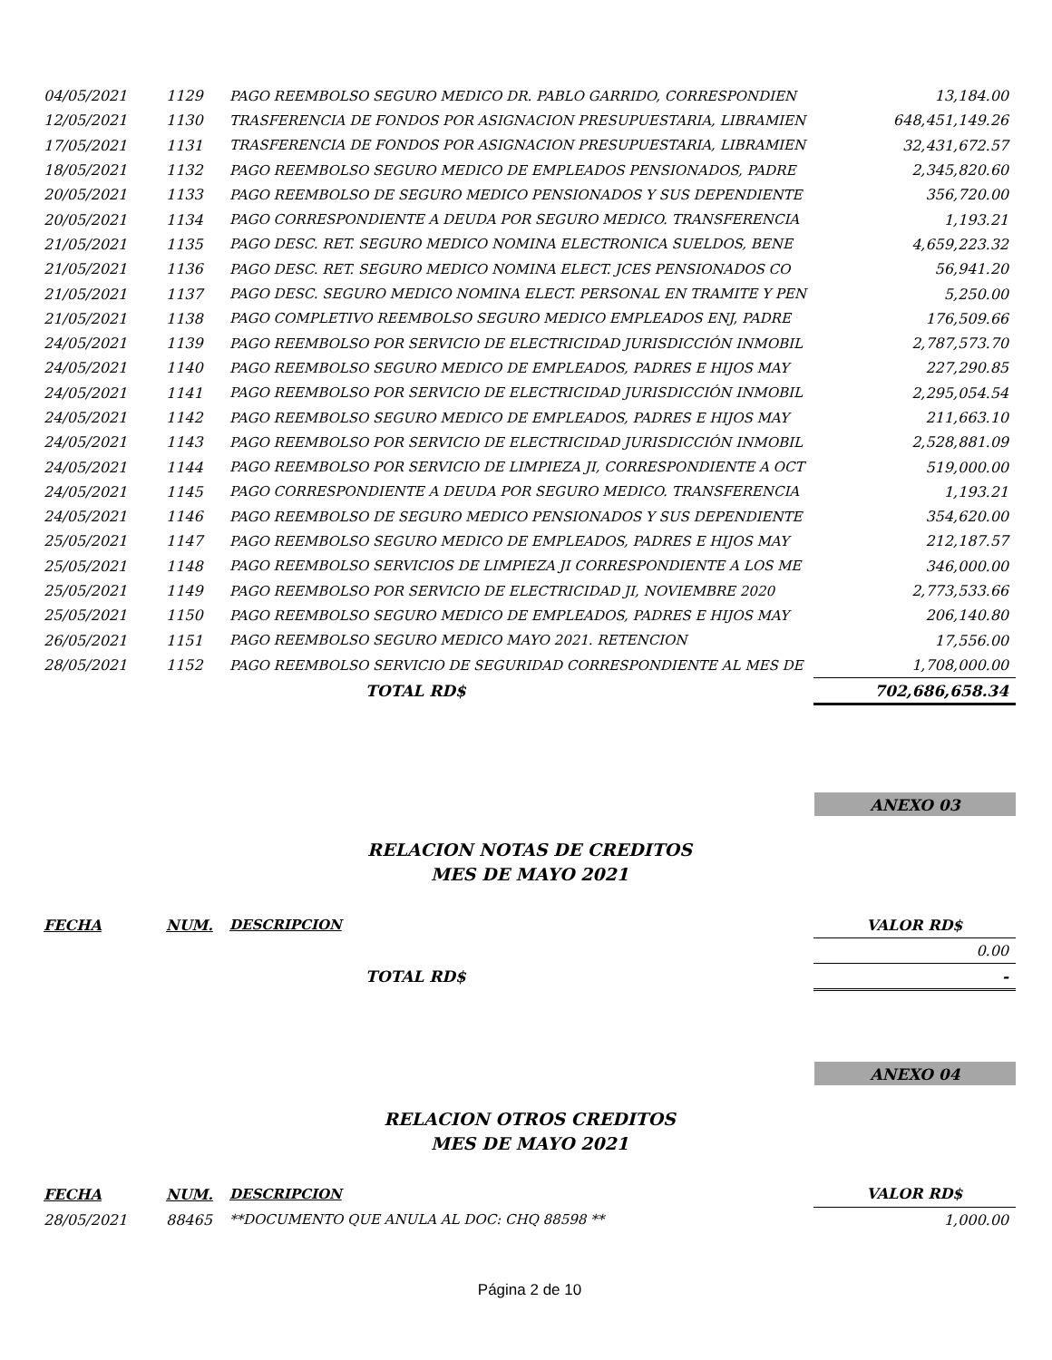| 04/05/2021 | 1129 | PAGO REEMBOLSO SEGURO MEDICO DR. PABLO GARRIDO, CORRESPONDIEN | 13,184.00 |
| 12/05/2021 | 1130 | TRASFERENCIA DE FONDOS POR ASIGNACION PRESUPUESTARIA, LIBRAMIEN | 648,451,149.26 |
| 17/05/2021 | 1131 | TRASFERENCIA DE FONDOS POR ASIGNACION PRESUPUESTARIA, LIBRAMIEN | 32,431,672.57 |
| 18/05/2021 | 1132 | PAGO REEMBOLSO SEGURO MEDICO DE EMPLEADOS PENSIONADOS, PADRE | 2,345,820.60 |
| 20/05/2021 | 1133 | PAGO REEMBOLSO DE SEGURO MEDICO PENSIONADOS Y SUS DEPENDIENTE | 356,720.00 |
| 20/05/2021 | 1134 | PAGO CORRESPONDIENTE A DEUDA POR SEGURO MEDICO. TRANSFERENCIA | 1,193.21 |
| 21/05/2021 | 1135 | PAGO DESC. RET. SEGURO MEDICO NOMINA ELECTRONICA SUELDOS, BENE | 4,659,223.32 |
| 21/05/2021 | 1136 | PAGO DESC. RET. SEGURO MEDICO NOMINA ELECT. JCES PENSIONADOS CO | 56,941.20 |
| 21/05/2021 | 1137 | PAGO DESC. SEGURO MEDICO NOMINA ELECT. PERSONAL EN TRAMITE Y PEN | 5,250.00 |
| 21/05/2021 | 1138 | PAGO COMPLETIVO REEMBOLSO SEGURO MEDICO EMPLEADOS ENJ, PADRE | 176,509.66 |
| 24/05/2021 | 1139 | PAGO REEMBOLSO POR SERVICIO DE ELECTRICIDAD JURISDICCIÓN INMOBIL | 2,787,573.70 |
| 24/05/2021 | 1140 | PAGO REEMBOLSO SEGURO MEDICO DE EMPLEADOS, PADRES E HIJOS MAY | 227,290.85 |
| 24/05/2021 | 1141 | PAGO REEMBOLSO POR SERVICIO DE ELECTRICIDAD JURISDICCIÓN INMOBIL | 2,295,054.54 |
| 24/05/2021 | 1142 | PAGO REEMBOLSO SEGURO MEDICO DE EMPLEADOS, PADRES E HIJOS MAY | 211,663.10 |
| 24/05/2021 | 1143 | PAGO REEMBOLSO POR SERVICIO DE ELECTRICIDAD JURISDICCIÓN INMOBIL | 2,528,881.09 |
| 24/05/2021 | 1144 | PAGO REEMBOLSO POR SERVICIO DE LIMPIEZA JI, CORRESPONDIENTE A OCT | 519,000.00 |
| 24/05/2021 | 1145 | PAGO CORRESPONDIENTE A DEUDA POR SEGURO MEDICO. TRANSFERENCIA | 1,193.21 |
| 24/05/2021 | 1146 | PAGO REEMBOLSO DE SEGURO MEDICO PENSIONADOS Y SUS DEPENDIENTE | 354,620.00 |
| 25/05/2021 | 1147 | PAGO REEMBOLSO SEGURO MEDICO DE EMPLEADOS, PADRES E HIJOS MAY | 212,187.57 |
| 25/05/2021 | 1148 | PAGO REEMBOLSO SERVICIOS DE LIMPIEZA JI CORRESPONDIENTE A LOS ME | 346,000.00 |
| 25/05/2021 | 1149 | PAGO REEMBOLSO POR SERVICIO DE ELECTRICIDAD JI, NOVIEMBRE 2020 | 2,773,533.66 |
| 25/05/2021 | 1150 | PAGO REEMBOLSO SEGURO MEDICO DE EMPLEADOS, PADRES E HIJOS MAY | 206,140.80 |
| 26/05/2021 | 1151 | PAGO REEMBOLSO SEGURO MEDICO MAYO 2021. RETENCION | 17,556.00 |
| 28/05/2021 | 1152 | PAGO REEMBOLSO SERVICIO DE SEGURIDAD CORRESPONDIENTE AL MES DE | 1,708,000.00 |
| | | TOTAL RD$ | 702,686,658.34 |
ANEXO 03
RELACION NOTAS DE CREDITOS
MES DE MAYO 2021
| FECHA | NUM. | DESCRIPCION | VALOR RD$ |
| --- | --- | --- | --- |
| | | | 0.00 |
| | | TOTAL RD$ | - |
ANEXO 04
RELACION OTROS CREDITOS
MES DE MAYO 2021
| FECHA | NUM. | DESCRIPCION | VALOR RD$ |
| --- | --- | --- | --- |
| 28/05/2021 | 88465 | **DOCUMENTO QUE ANULA AL DOC: CHQ 88598 ** | 1,000.00 |
Página 2 de 10